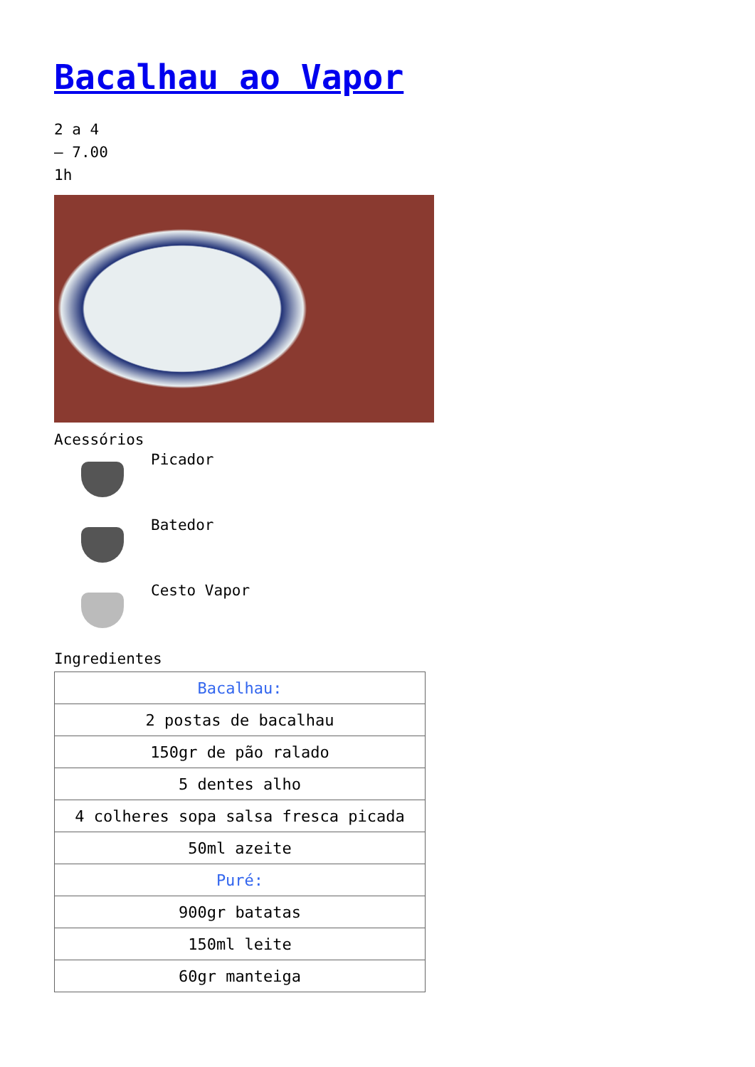Bacalhau ao Vapor
2 a 4
– 7.00
1h
Acessórios
Picador
Batedor
Cesto Vapor
Ingredientes
| Bacalhau: |
| 2 postas de bacalhau |
| 150gr de pão ralado |
| 5 dentes alho |
| 4 colheres sopa salsa fresca picada |
| 50ml azeite |
| Puré: |
| 900gr batatas |
| 150ml leite |
| 60gr manteiga |